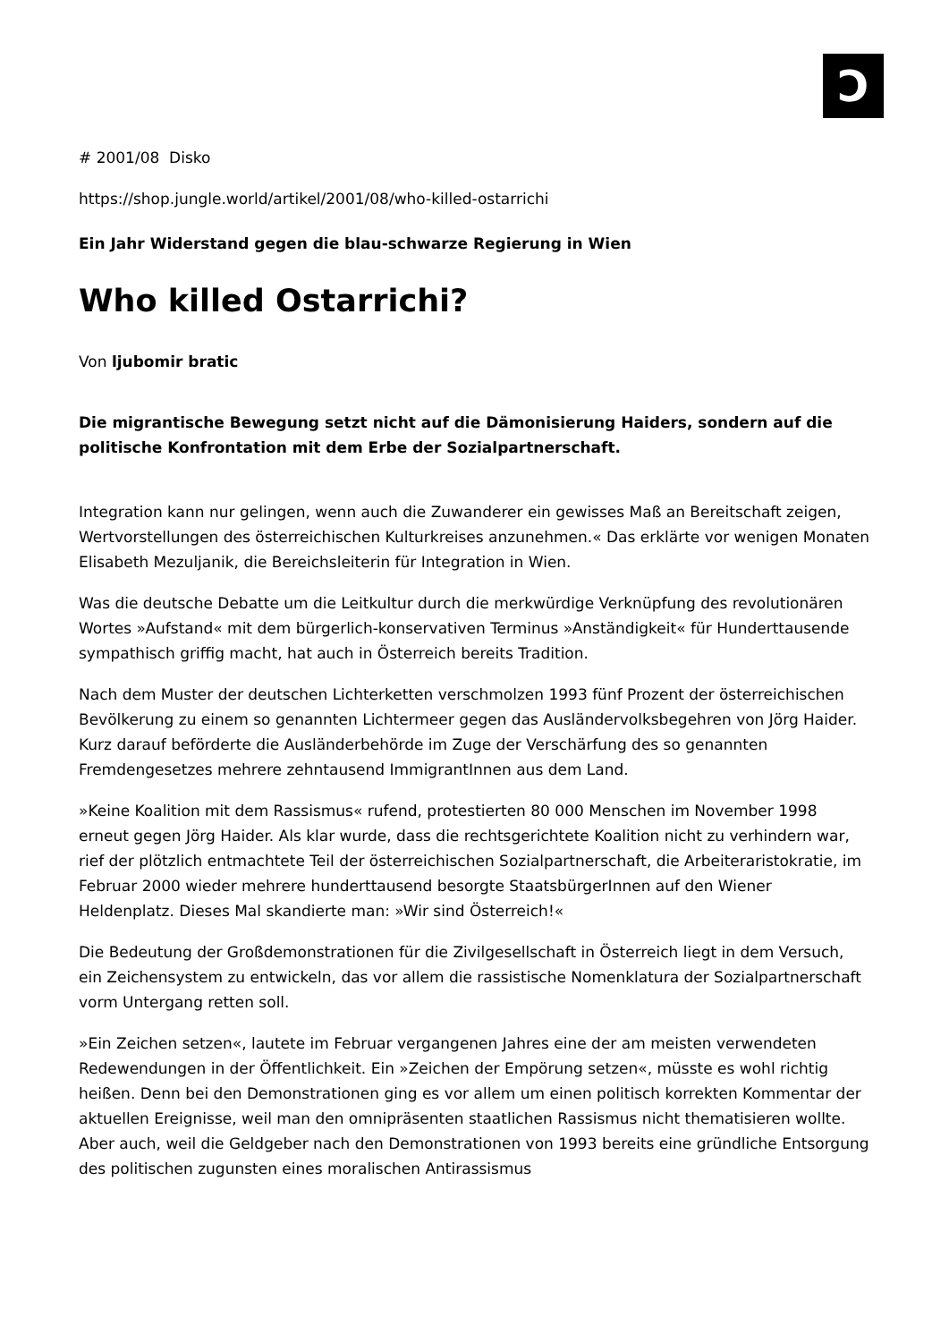Ɔ
# 2001/08 Disko
https://shop.jungle.world/artikel/2001/08/who-killed-ostarrichi
Ein Jahr Widerstand gegen die blau-schwarze Regierung in Wien
Who killed Ostarrichi?
Von ljubomir bratic
Die migrantische Bewegung setzt nicht auf die Dämonisierung Haiders, sondern auf die politische Konfrontation mit dem Erbe der Sozialpartnerschaft.
Integration kann nur gelingen, wenn auch die Zuwanderer ein gewisses Maß an Bereitschaft zeigen, Wertvorstellungen des österreichischen Kulturkreises anzunehmen.« Das erklärte vor wenigen Monaten Elisabeth Mezuljanik, die Bereichsleiterin für Integration in Wien.
Was die deutsche Debatte um die Leitkultur durch die merkwürdige Verknüpfung des revolutionären Wortes »Aufstand« mit dem bürgerlich-konservativen Terminus »Anständigkeit« für Hunderttausende sympathisch griffig macht, hat auch in Österreich bereits Tradition.
Nach dem Muster der deutschen Lichterketten verschmolzen 1993 fünf Prozent der österreichischen Bevölkerung zu einem so genannten Lichtermeer gegen das Ausländervolksbegehren von Jörg Haider. Kurz darauf beförderte die Ausländerbehörde im Zuge der Verschärfung des so genannten Fremdengesetzes mehrere zehntausend ImmigrantInnen aus dem Land.
»Keine Koalition mit dem Rassismus« rufend, protestierten 80 000 Menschen im November 1998 erneut gegen Jörg Haider. Als klar wurde, dass die rechtsgerichtete Koalition nicht zu verhindern war, rief der plötzlich entmachtete Teil der österreichischen Sozialpartnerschaft, die Arbeiteraristokratie, im Februar 2000 wieder mehrere hunderttausend besorgte StaatsbürgerInnen auf den Wiener Heldenplatz. Dieses Mal skandierte man: »Wir sind Österreich!«
Die Bedeutung der Großdemonstrationen für die Zivilgesellschaft in Österreich liegt in dem Versuch, ein Zeichensystem zu entwickeln, das vor allem die rassistische Nomenklatura der Sozialpartnerschaft vorm Untergang retten soll.
»Ein Zeichen setzen«, lautete im Februar vergangenen Jahres eine der am meisten verwendeten Redewendungen in der Öffentlichkeit. Ein »Zeichen der Empörung setzen«, müsste es wohl richtig heißen. Denn bei den Demonstrationen ging es vor allem um einen politisch korrekten Kommentar der aktuellen Ereignisse, weil man den omnipräsenten staatlichen Rassismus nicht thematisieren wollte. Aber auch, weil die Geldgeber nach den Demonstrationen von 1993 bereits eine gründliche Entsorgung des politischen zugunsten eines moralischen Antirassismus